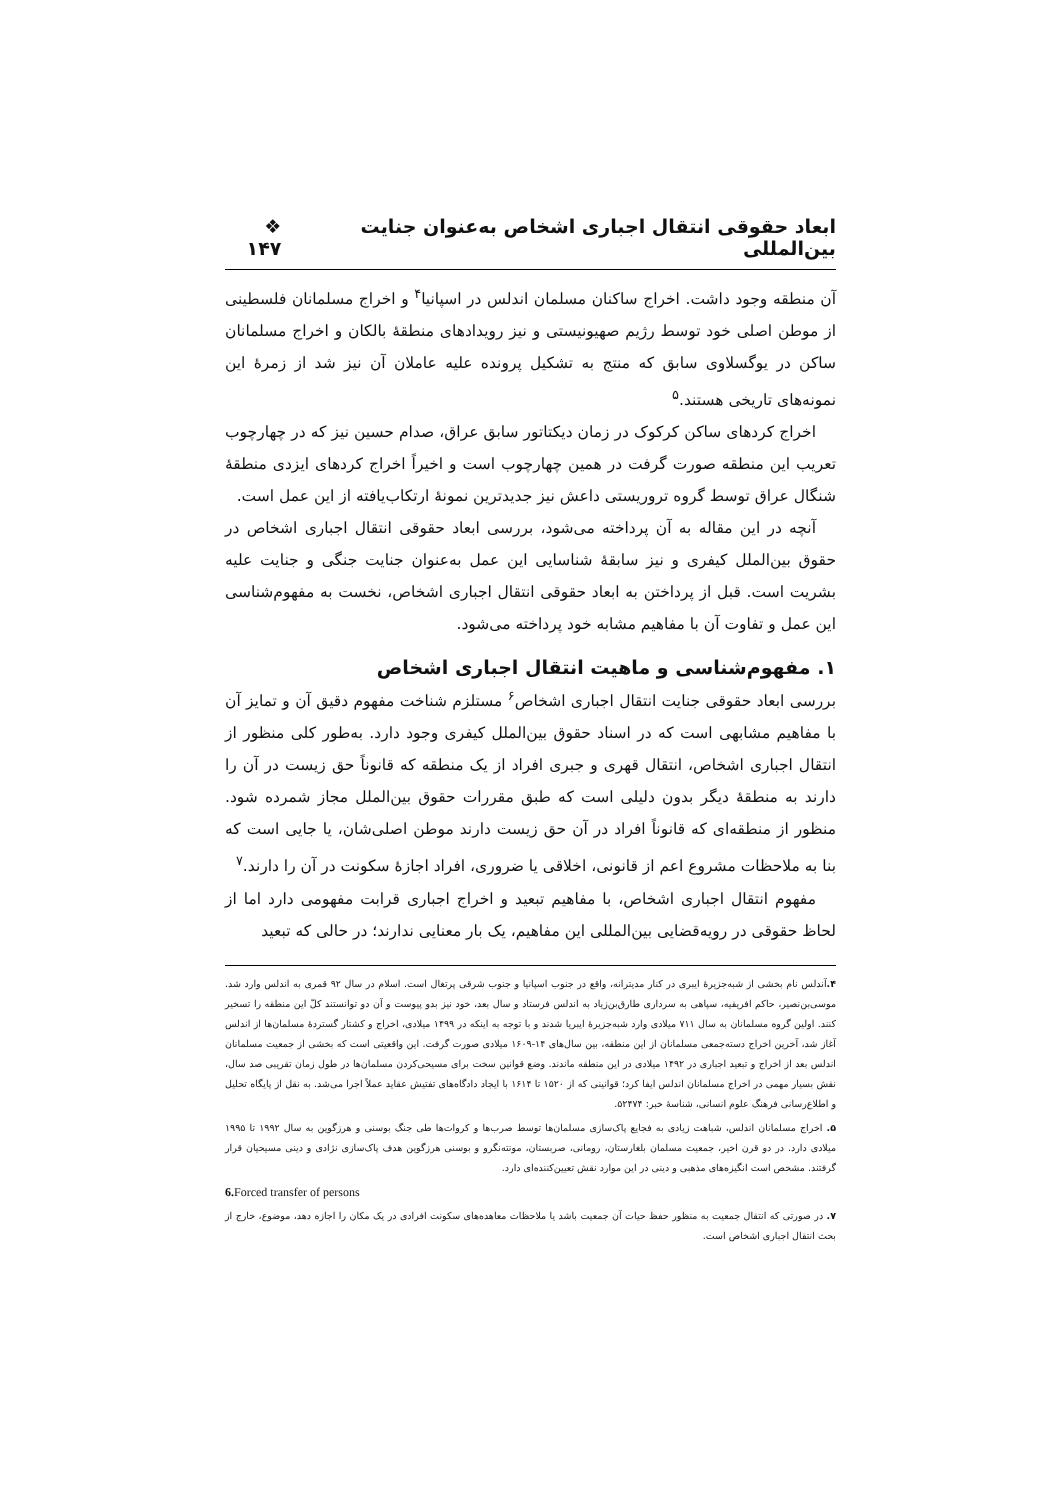ابعاد حقوقی انتقال اجباری اشخاص به‌عنوان جنایت بین‌المللی ❖ ۱۴۷
آن منطقه وجود داشت. اخراج ساکنان مسلمان اندلس در اسپانیا<sup>۴</sup> و اخراج مسلمانان فلسطینی از موطن اصلی خود توسط رژیم صهیونیستی و نیز رویدادهای منطقهٔ بالکان و اخراج مسلمانان ساکن در یوگسلاوی سابق که منتج به تشکیل پرونده علیه عاملان آن نیز شد از زمرهٔ این نمونه‌های تاریخی هستند.<sup>۵</sup>
اخراج کردهای ساکن کرکوک در زمان دیکتاتور سابق عراق، صدام حسین نیز که در چهارچوب تعریب این منطقه صورت گرفت در همین چهارچوب است و اخیراً اخراج کردهای ایزدی منطقهٔ شنگال عراق توسط گروه تروریستی داعش نیز جدیدترین نمونهٔ ارتکاب‌یافته از این عمل است.
آنچه در این مقاله به آن پرداخته می‌شود، بررسی ابعاد حقوقی انتقال اجباری اشخاص در حقوق بین‌الملل کیفری و نیز سابقهٔ شناسایی این عمل به‌عنوان جنایت جنگی و جنایت علیه بشریت است. قبل از پرداختن به ابعاد حقوقی انتقال اجباری اشخاص، نخست به مفهوم‌شناسی این عمل و تفاوت آن با مفاهیم مشابه خود پرداخته می‌شود.
۱. مفهوم‌شناسی و ماهیت انتقال اجباری اشخاص
بررسی ابعاد حقوقی جنایت انتقال اجباری اشخاص<sup>۶</sup> مستلزم شناخت مفهوم دقیق آن و تمایز آن با مفاهیم مشابهی است که در اسناد حقوق بین‌الملل کیفری وجود دارد. به‌طور کلی منظور از انتقال اجباری اشخاص، انتقال قهری و جبری افراد از یک منطقه که قانوناً حق زیست در آن را دارند به منطقهٔ دیگر بدون دلیلی است که طبق مقررات حقوق بین‌الملل مجاز شمرده شود. منظور از منطقه‌ای که قانوناً افراد در آن حق زیست دارند موطن اصلی‌شان، یا جایی است که بنا به ملاحظات مشروع اعم از قانونی، اخلاقی یا ضروری، افراد اجازهٔ سکونت در آن را دارند.<sup>۷</sup>
مفهوم انتقال اجباری اشخاص، با مفاهیم تبعید و اخراج اجباری قرابت مفهومی دارد اما از لحاظ حقوقی در رویه‌قضایی بین‌المللی این مفاهیم، یک بار معنایی ندارند؛ در حالی که تبعید
۴. آندلس نام بخشی از شبه‌جزیرهٔ ایبری در کنار مدیترانه، واقع در جنوب اسپانیا و جنوب شرقی پرتغال است. اسلام در سال ۹۲ قمری به اندلس وارد شد. موسی‌بن‌نصیر، حاکم افریقیه، سپاهی به سرداری طارق‌بن‌زیاد به اندلس فرستاد و سال بعد، خود نیز بدو پیوست و آن دو توانستند کلّ این منطقه را تسخیر کنند. اولین گروه مسلمانان به سال ۷۱۱ میلادی وارد شبه‌جزیرهٔ ایبریا شدند و با توجه به اینکه در ۱۴۹۹ میلادی، اخراج و کشتار گستردهٔ مسلمان‌ها از اندلس آغاز شد، آخرین اخراج دسته‌جمعی مسلمانان از این منطقه، بین سال‌های ۱۴-۱۶۰۹ میلادی صورت گرفت. این واقعیتی است که بخشی از جمعیت مسلمانان اندلس بعد از اخراج و تبعید اجباری در ۱۴۹۲ میلادی در این منطقه ماندند. وضع قوانین سخت برای مسیحی‌کردن مسلمان‌ها در طول زمان تقریبی صد سال، نقش بسیار مهمی در اخراج مسلمانان اندلس ایفا کرد؛ قوانینی که از ۱۵۲۰ تا ۱۶۱۴ با ایجاد دادگاه‌های تفتیش عقاید عملاً اجرا می‌شد. به نقل از پایگاه تحلیل و اطلاع‌رسانی فرهنگ علوم انسانی، شناسهٔ خبر: ۵۲۴۷۴.
۵. اخراج مسلمانان اندلس، شباهت زیادی به فجایع پاک‌سازی مسلمان‌ها توسط صرب‌ها و کروات‌ها طی جنگ بوسنی و هرزگوین به سال ۱۹۹۲ تا ۱۹۹۵ میلادی دارد. در دو قرن اخیر، جمعیت مسلمان بلغارستان، رومانی، صربستان، مونته‌نگرو و بوسنی هرزگوین هدف پاک‌سازی نژادی و دینی مسیحیان قرار گرفتند. مشخص است انگیزه‌های مذهبی و دینی در این موارد نقش تعیین‌کننده‌ای دارد.
6. Forced transfer of persons
۷. در صورتی که انتقال جمعیت به منظور حفظ حیات آن جمعیت باشد یا ملاحظات معاهده‌های سکونت افرادی در یک مکان را اجازه دهد، موضوع، خارج از بحث انتقال اجباری اشخاص است.